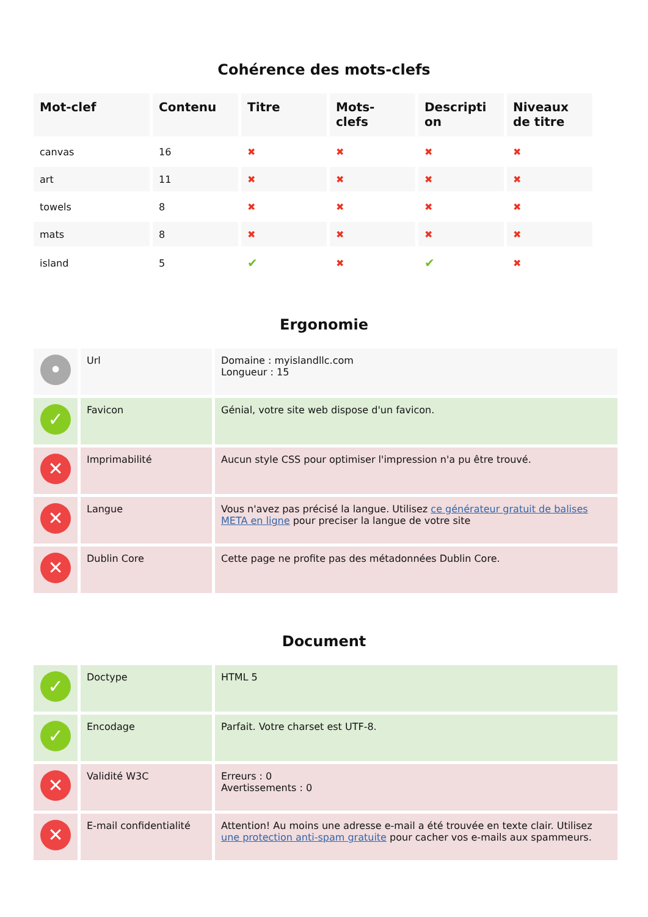Cohérence des mots-clefs
| Mot-clef | Contenu | Titre | Mots- clefs | Descripti on | Niveaux de titre |
| --- | --- | --- | --- | --- | --- |
| canvas | 16 | ✖ | ✖ | ✖ | ✖ |
| art | 11 | ✖ | ✖ | ✖ | ✖ |
| towels | 8 | ✖ | ✖ | ✖ | ✖ |
| mats | 8 | ✖ | ✖ | ✖ | ✖ |
| island | 5 | ✔ | ✖ | ✔ | ✖ |
Ergonomie
| • | Url | Domaine : myislandllc.com Longueur : 15 |
| ✓ | Favicon | Génial, votre site web dispose d'un favicon. |
| ✕ | Imprimabilité | Aucun style CSS pour optimiser l'impression n'a pu être trouvé. |
| ✕ | Langue | Vous n'avez pas précisé la langue. Utilisez ce générateur gratuit de balises META en ligne pour preciser la langue de votre site |
| ✕ | Dublin Core | Cette page ne profite pas des métadonnées Dublin Core. |
Document
| ✓ | Doctype | HTML 5 |
| ✓ | Encodage | Parfait. Votre charset est UTF-8. |
| ✕ | Validité W3C | Erreurs : 0 Avertissements : 0 |
| ✕ | E-mail confidentialité | Attention! Au moins une adresse e-mail a été trouvée en texte clair. Utilisez une protection anti-spam gratuite pour cacher vos e-mails aux spammeurs. |